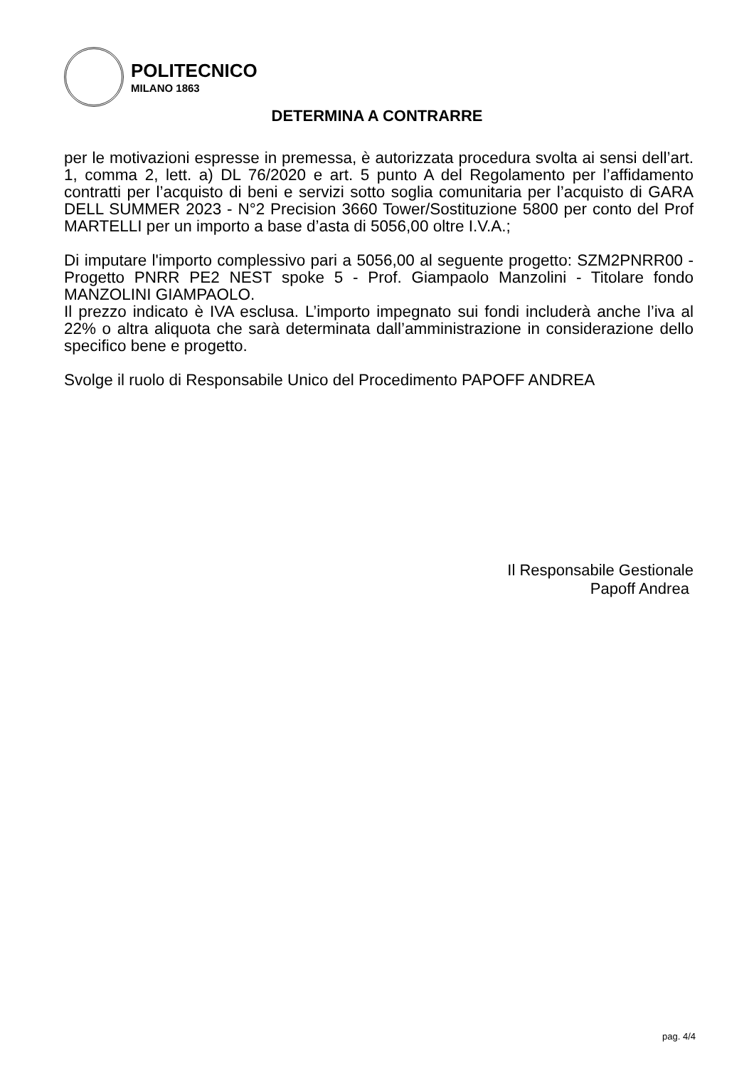POLITECNICO
MILANO 1863
DETERMINA A CONTRARRE
per le motivazioni espresse in premessa, è autorizzata procedura svolta ai sensi dell’art. 1, comma 2, lett. a) DL 76/2020 e art. 5 punto A del Regolamento per l’affidamento contratti per l’acquisto di beni e servizi sotto soglia comunitaria per l’acquisto di GARA DELL SUMMER 2023 - N°2 Precision 3660 Tower/Sostituzione 5800 per conto del Prof MARTELLI per un importo a base d’asta di 5056,00 oltre I.V.A.;
Di imputare l'importo complessivo pari a 5056,00 al seguente progetto: SZM2PNRR00 - Progetto PNRR PE2 NEST spoke 5 - Prof. Giampaolo Manzolini - Titolare fondo MANZOLINI GIAMPAOLO.
Il prezzo indicato è IVA esclusa. L’importo impegnato sui fondi includerà anche l’iva al 22% o altra aliquota che sarà determinata dall’amministrazione in considerazione dello specifico bene e progetto.
Svolge il ruolo di Responsabile Unico del Procedimento PAPOFF ANDREA
Il Responsabile Gestionale
Papoff Andrea
pag. 4/4